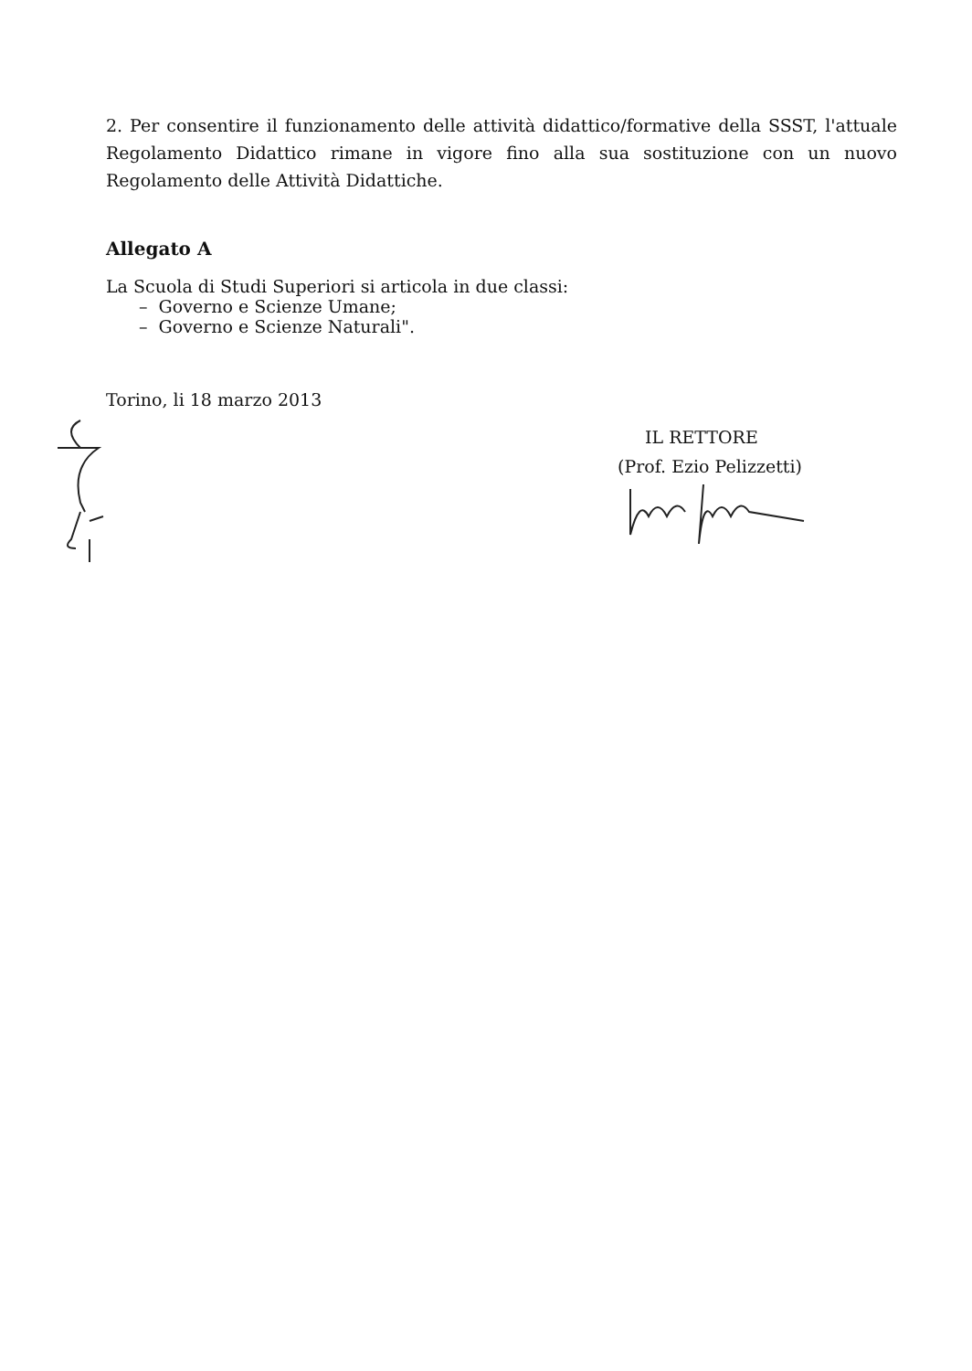2. Per consentire il funzionamento delle attività didattico/formative della SSST, l'attuale Regolamento Didattico rimane in vigore fino alla sua sostituzione con un nuovo Regolamento delle Attività Didattiche.
Allegato A
La Scuola di Studi Superiori si articola in due classi:
– Governo e Scienze Umane;
– Governo e Scienze Naturali".
Torino, li 18 marzo 2013
IL RETTORE
(Prof. Ezio Pelizzetti)